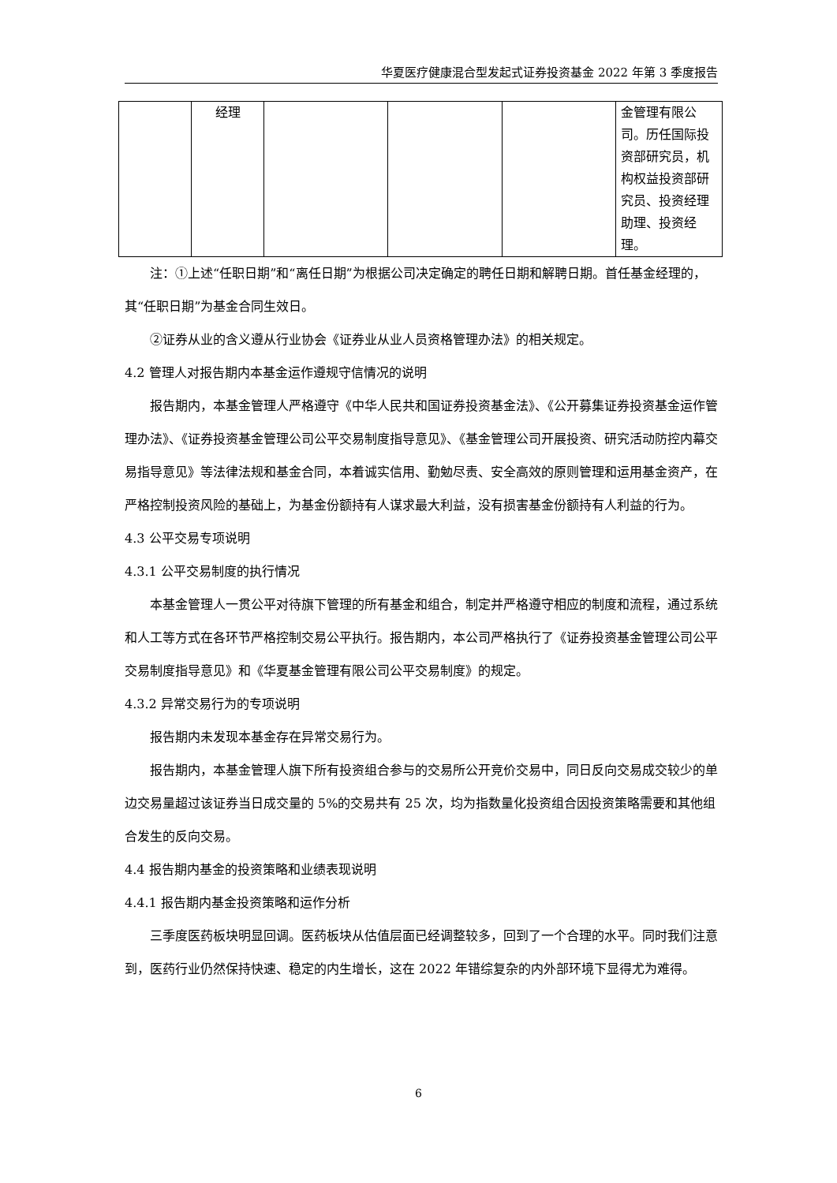华夏医疗健康混合型发起式证券投资基金 2022 年第 3 季度报告
| | 经理 | | | | 金管理有限公司。历任国际投资部研究员，机构权益投资部研究员、投资经理助理、投资经理。 |
注：①上述“任职日期”和“离任日期”为根据公司决定确定的聘任日期和解聘日期。首任基金经理的，其“任职日期”为基金合同生效日。
②证券从业的含义遵从行业协会《证券业从业人员资格管理办法》的相关规定。
4.2 管理人对报告期内本基金运作遵规守信情况的说明
报告期内，本基金管理人严格遵守《中华人民共和国证券投资基金法》、《公开募集证券投资基金运作管理办法》、《证券投资基金管理公司公平交易制度指导意见》、《基金管理公司开展投资、研究活动防控内幕交易指导意见》等法律法规和基金合同，本着诚实信用、勤勉尽责、安全高效的原则管理和运用基金资产，在严格控制投资风险的基础上，为基金份额持有人谋求最大利益，没有损害基金份额持有人利益的行为。
4.3 公平交易专项说明
4.3.1 公平交易制度的执行情况
本基金管理人一贯公平对待旗下管理的所有基金和组合，制定并严格遵守相应的制度和流程，通过系统和人工等方式在各环节严格控制交易公平执行。报告期内，本公司严格执行了《证券投资基金管理公司公平交易制度指导意见》和《华夏基金管理有限公司公平交易制度》的规定。
4.3.2 异常交易行为的专项说明
报告期内未发现本基金存在异常交易行为。
报告期内，本基金管理人旗下所有投资组合参与的交易所公开竞价交易中，同日反向交易成交较少的单边交易量超过该证券当日成交量的 5%的交易共有 25 次，均为指数量化投资组合因投资策略需要和其他组合发生的反向交易。
4.4 报告期内基金的投资策略和业绩表现说明
4.4.1 报告期内基金投资策略和运作分析
三季度医药板块明显回调。医药板块从估值层面已经调整较多，回到了一个合理的水平。同时我们注意到，医药行业仍然保持快速、稳定的内生增长，这在 2022 年错综复杂的内外部环境下显得尤为难得。
6